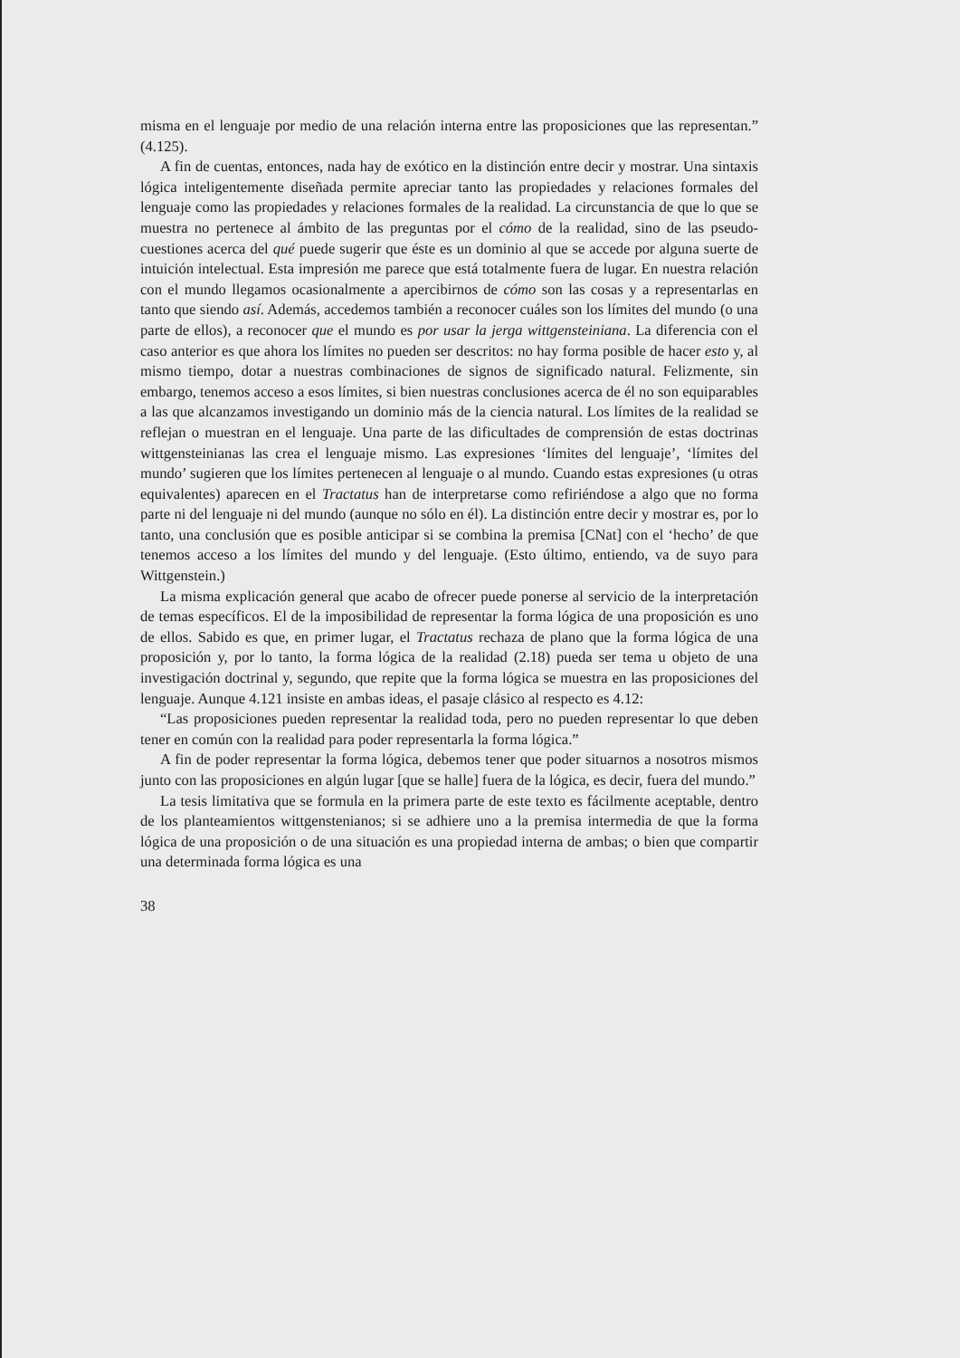misma en el lenguaje por medio de una relación interna entre las proposiciones que las representan.” (4.125).
A fin de cuentas, entonces, nada hay de exótico en la distinción entre decir y mostrar. Una sintaxis lógica inteligentemente diseñada permite apreciar tanto las propiedades y relaciones formales del lenguaje como las propiedades y relaciones formales de la realidad. La circunstancia de que lo que se muestra no pertenece al ámbito de las preguntas por el cómo de la realidad, sino de las pseudo-cuestiones acerca del qué puede sugerir que éste es un dominio al que se accede por alguna suerte de intuición intelectual. Esta impresión me parece que está totalmente fuera de lugar. En nuestra relación con el mundo llegamos ocasionalmente a apercibirnos de cómo son las cosas y a representarlas en tanto que siendo así. Además, accedemos también a reconocer cuáles son los límites del mundo (o una parte de ellos), a reconocer que el mundo es por usar la jerga wittgensteiniana. La diferencia con el caso anterior es que ahora los límites no pueden ser descritos: no hay forma posible de hacer esto y, al mismo tiempo, dotar a nuestras combinaciones de signos de significado natural. Felizmente, sin embargo, tenemos acceso a esos límites, si bien nuestras conclusiones acerca de él no son equiparables a las que alcanzamos investigando un dominio más de la ciencia natural. Los límites de la realidad se reflejan o muestran en el lenguaje. Una parte de las dificultades de comprensión de estas doctrinas wittgensteinianas las crea el lenguaje mismo. Las expresiones ‘límites del lenguaje’, ‘límites del mundo’ sugieren que los límites pertenecen al lenguaje o al mundo. Cuando estas expresiones (u otras equivalentes) aparecen en el Tractatus han de interpretarse como refiriéndose a algo que no forma parte ni del lenguaje ni del mundo (aunque no sólo en él). La distinción entre decir y mostrar es, por lo tanto, una conclusión que es posible anticipar si se combina la premisa [CNat] con el ‘hecho’ de que tenemos acceso a los límites del mundo y del lenguaje. (Esto último, entiendo, va de suyo para Wittgenstein.)
La misma explicación general que acabo de ofrecer puede ponerse al servicio de la interpretación de temas específicos. El de la imposibilidad de representar la forma lógica de una proposición es uno de ellos. Sabido es que, en primer lugar, el Tractatus rechaza de plano que la forma lógica de una proposición y, por lo tanto, la forma lógica de la realidad (2.18) pueda ser tema u objeto de una investigación doctrinal y, segundo, que repite que la forma lógica se muestra en las proposiciones del lenguaje. Aunque 4.121 insiste en ambas ideas, el pasaje clásico al respecto es 4.12:
“Las proposiciones pueden representar la realidad toda, pero no pueden representar lo que deben tener en común con la realidad para poder representarla la forma lógica.”
A fin de poder representar la forma lógica, debemos tener que poder situarnos a nosotros mismos junto con las proposiciones en algún lugar [que se halle] fuera de la lógica, es decir, fuera del mundo.”
La tesis limitativa que se formula en la primera parte de este texto es fácilmente aceptable, dentro de los planteamientos wittgenstenianos; si se adhiere uno a la premisa intermedia de que la forma lógica de una proposición o de una situación es una propiedad interna de ambas; o bien que compartir una determinada forma lógica es una
38